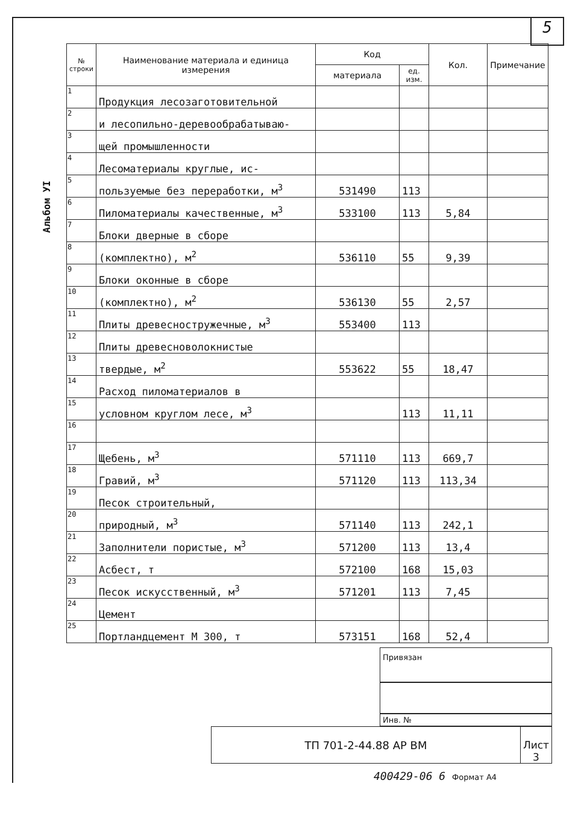5
Альбом УI
| № строки | Наименование материала и единица измерения | Код | | Кол. | Примечание |
| --- | --- | --- | --- | --- | --- |
| | | материала | ед. изм. | | |
| 1 | Продукция лесозаготовительной | | | | |
| 2 | и лесопильно-деревообрабатываю- | | | | |
| 3 | щей промышленности | | | | |
| 4 | Лесоматериалы круглые, ис- | | | | |
| 5 | пользуемые без переработки, м<sup>3</sup> | 531490 | 113 | | |
| 6 | Пиломатериалы качественные, м<sup>3</sup> | 533100 | 113 | 5,84 | |
| 7 | Блоки дверные в сборе | | | | |
| 8 | (комплектно), м<sup>2</sup> | 536110 | 55 | 9,39 | |
| 9 | Блоки оконные в сборе | | | | |
| 10 | (комплектно), м<sup>2</sup> | 536130 | 55 | 2,57 | |
| 11 | Плиты древесностружечные, м<sup>3</sup> | 553400 | 113 | | |
| 12 | Плиты древесноволокнистые | | | | |
| 13 | твердые, м<sup>2</sup> | 553622 | 55 | 18,47 | |
| 14 | Расход пиломатериалов в | | | | |
| 15 | условном круглом лесе, м<sup>3</sup> | | 113 | 11,11 | |
| 16 | | | | | |
| 17 | Щебень, м<sup>3</sup> | 571110 | 113 | 669,7 | |
| 18 | Гравий, м<sup>3</sup> | 571120 | 113 | 113,34 | |
| 19 | Песок строительный, | | | | |
| 20 | природный, м<sup>3</sup> | 571140 | 113 | 242,1 | |
| 21 | Заполнители пористые, м<sup>3</sup> | 571200 | 113 | 13,4 | |
| 22 | Асбест, т | 572100 | 168 | 15,03 | |
| 23 | Песок искусственный, м<sup>3</sup> | 571201 | 113 | 7,45 | |
| 24 | Цемент | | | | |
| 25 | Портландцемент М 300, т | 573151 | 168 | 52,4 | |
Привязан
Инв. №
| ТП 701-2-44.88 АР ВМ | Лист 3 |
400429-06 6 Формат А4